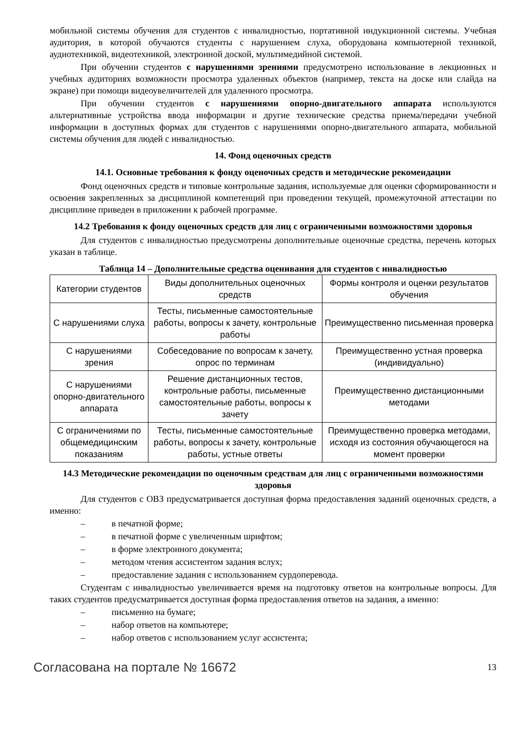мобильной системы обучения для студентов с инвалидностью, портативной индукционной системы. Учебная аудитория, в которой обучаются студенты с нарушением слуха, оборудована компьютерной техникой, аудиотехникой, видеотехникой, электронной доской, мультимедийной системой.
При обучении студентов с нарушениями зрениями предусмотрено использование в лекционных и учебных аудиториях возможности просмотра удаленных объектов (например, текста на доске или слайда на экране) при помощи видеоувеличителей для удаленного просмотра.
При обучении студентов с нарушениями опорно-двигательного аппарата используются альтернативные устройства ввода информации и другие технические средства приема/передачи учебной информации в доступных формах для студентов с нарушениями опорно-двигательного аппарата, мобильной системы обучения для людей с инвалидностью.
14. Фонд оценочных средств
14.1. Основные требования к фонду оценочных средств и методические рекомендации
Фонд оценочных средств и типовые контрольные задания, используемые для оценки сформированности и освоения закрепленных за дисциплиной компетенций при проведении текущей, промежуточной аттестации по дисциплине приведен в приложении к рабочей программе.
14.2 Требования к фонду оценочных средств для лиц с ограниченными возможностями здоровья
Для студентов с инвалидностью предусмотрены дополнительные оценочные средства, перечень которых указан в таблице.
Таблица 14 – Дополнительные средства оценивания для студентов с инвалидностью
| Категории студентов | Виды дополнительных оценочных средств | Формы контроля и оценки результатов обучения |
| С нарушениями слуха | Тесты, письменные самостоятельные работы, вопросы к зачету, контрольные работы | Преимущественно письменная проверка |
| С нарушениями зрения | Собеседование по вопросам к зачету, опрос по терминам | Преимущественно устная проверка (индивидуально) |
| С нарушениями опорно-двигательного аппарата | Решение дистанционных тестов, контрольные работы, письменные самостоятельные работы, вопросы к зачету | Преимущественно дистанционными методами |
| С ограничениями по общемедицинским показаниям | Тесты, письменные самостоятельные работы, вопросы к зачету, контрольные работы, устные ответы | Преимущественно проверка методами, исходя из состояния обучающегося на момент проверки |
14.3 Методические рекомендации по оценочным средствам для лиц с ограниченными возможностями здоровья
Для студентов с ОВЗ предусматривается доступная форма предоставления заданий оценочных средств, а именно:
– в печатной форме;
– в печатной форме с увеличенным шрифтом;
– в форме электронного документа;
– методом чтения ассистентом задания вслух;
– предоставление задания с использованием сурдоперевода.
Студентам с инвалидностью увеличивается время на подготовку ответов на контрольные вопросы. Для таких студентов предусматривается доступная форма предоставления ответов на задания, а именно:
– письменно на бумаге;
– набор ответов на компьютере;
– набор ответов с использованием услуг ассистента;
Согласована на портале № 16672 13